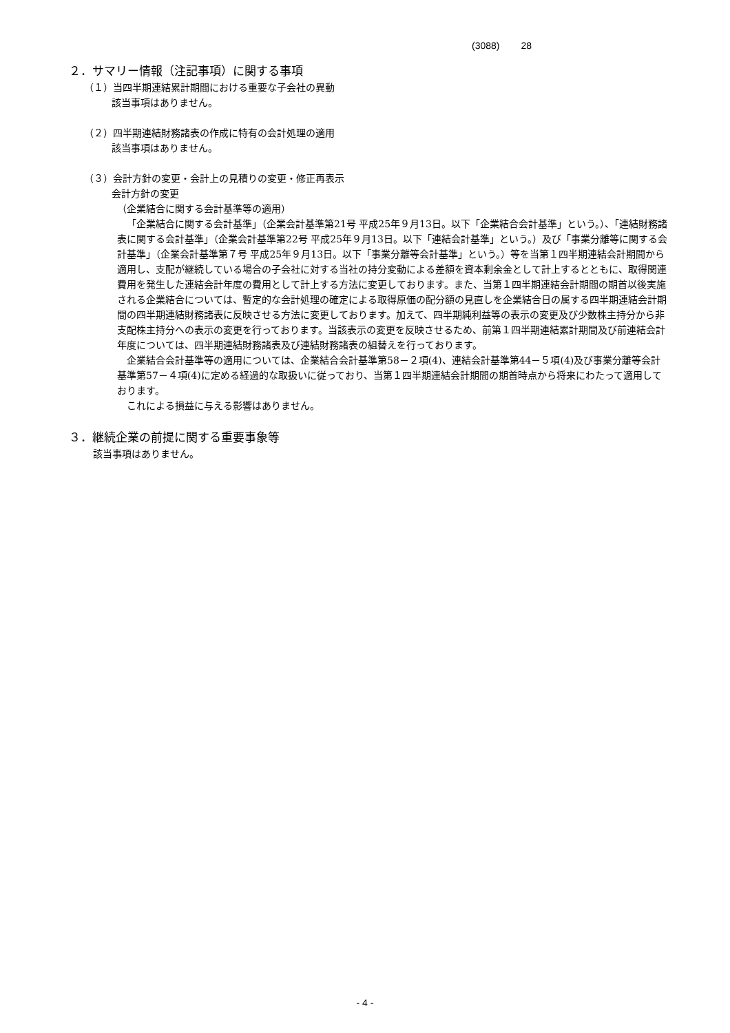(3088) 28
２．サマリー情報（注記事項）に関する事項
（１）当四半期連結累計期間における重要な子会社の異動
該当事項はありません。
（２）四半期連結財務諸表の作成に特有の会計処理の適用
該当事項はありません。
（３）会計方針の変更・会計上の見積りの変更・修正再表示
会計方針の変更
（企業結合に関する会計基準等の適用）
「企業結合に関する会計基準」（企業会計基準第21号 平成25年９月13日。以下「企業結合会計基準」という。）、「連結財務諸表に関する会計基準」（企業会計基準第22号 平成25年９月13日。以下「連結会計基準」という。）及び「事業分離等に関する会計基準」（企業会計基準第７号 平成25年９月13日。以下「事業分離等会計基準」という。）等を当第１四半期連結会計期間から適用し、支配が継続している場合の子会社に対する当社の持分変動による差額を資本剰余金として計上するとともに、取得関連費用を発生した連結会計年度の費用として計上する方法に変更しております。また、当第１四半期連結会計期間の期首以後実施される企業結合については、暫定的な会計処理の確定による取得原価の配分額の見直しを企業結合日の属する四半期連結会計期間の四半期連結財務諸表に反映させる方法に変更しております。加えて、四半期純利益等の表示の変更及び少数株主持分から非支配株主持分への表示の変更を行っております。当該表示の変更を反映させるため、前第１四半期連結累計期間及び前連結会計年度については、四半期連結財務諸表及び連結財務諸表の組替えを行っております。
企業結合会計基準等の適用については、企業結合会計基準第58－２項(4)、連結会計基準第44－５項(4)及び事業分離等会計基準第57－４項(4)に定める経過的な取扱いに従っており、当第１四半期連結会計期間の期首時点から将来にわたって適用しております。
これによる損益に与える影響はありません。
３．継続企業の前提に関する重要事象等
該当事項はありません。
- 4 -